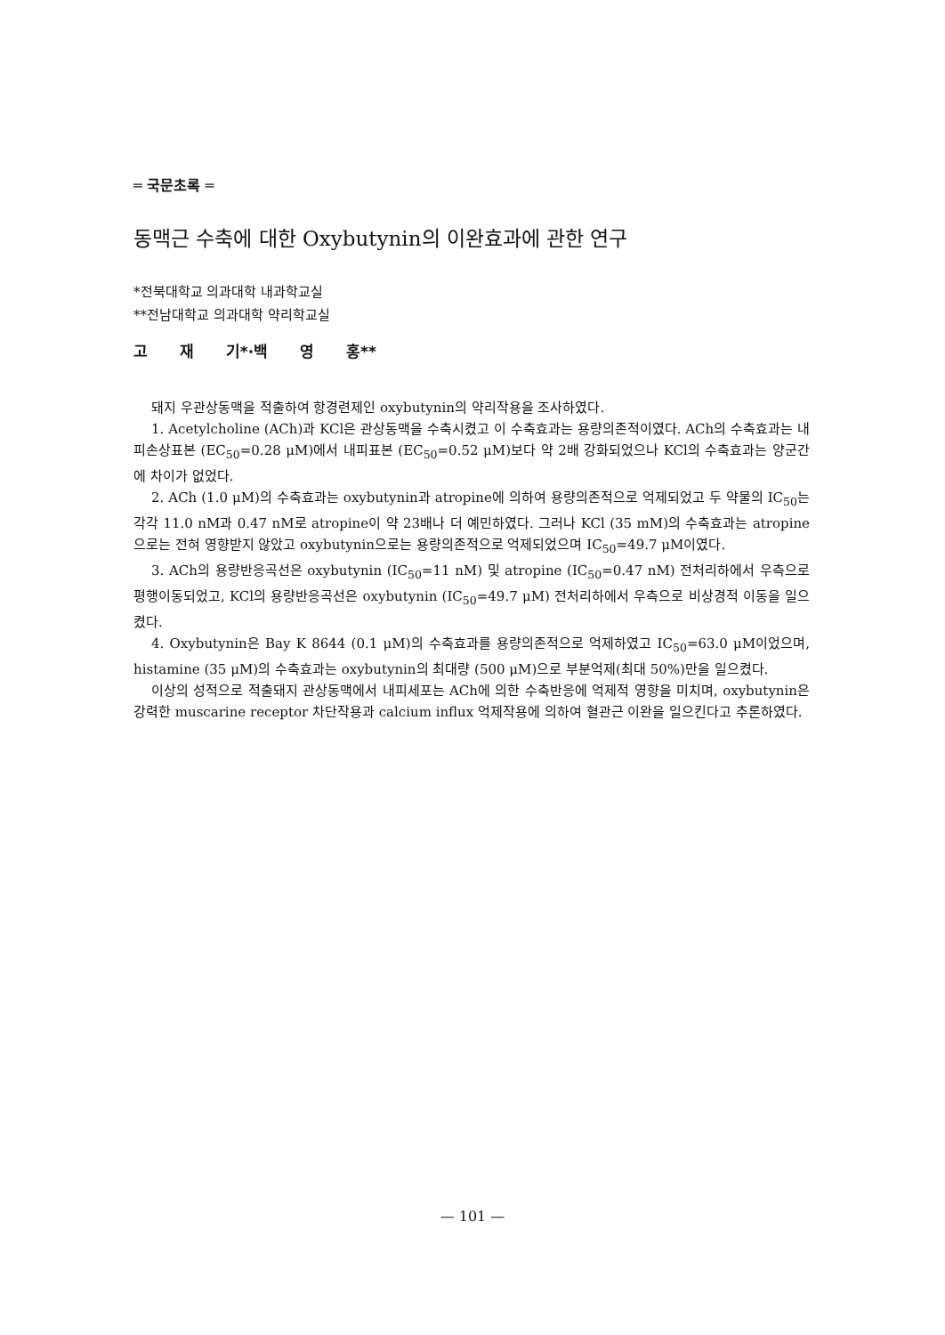═ 국문초록 ═
동맥근 수축에 대한 Oxybutynin의 이완효과에 관한 연구
*전북대학교 의과대학 내과학교실
**전남대학교 의과대학 약리학교실
고 재 기*·백 영 홍**
돼지 우관상동맥을 적출하여 항경련제인 oxybutynin의 약리작용을 조사하였다.
1. Acetylcholine (ACh)과 KCl은 관상동맥을 수축시켰고 이 수축효과는 용량의존적이였다. ACh의 수축효과는 내피손상표본 (EC<sub>50</sub>=0.28 μM)에서 내피표본 (EC<sub>50</sub>=0.52 μM)보다 약 2배 강화되었으나 KCl의 수축효과는 양군간에 차이가 없었다.
2. ACh (1.0 μM)의 수축효과는 oxybutynin과 atropine에 의하여 용량의존적으로 억제되었고 두 약물의 IC<sub>50</sub>는 각각 11.0 nM과 0.47 nM로 atropine이 약 23배나 더 예민하였다. 그러나 KCl (35 mM)의 수축효과는 atropine으로는 전혀 영향받지 않았고 oxybutynin으로는 용량의존적으로 억제되었으며 IC<sub>50</sub>=49.7 μM이였다.
3. ACh의 용량반응곡선은 oxybutynin (IC<sub>50</sub>=11 nM) 및 atropine (IC<sub>50</sub>=0.47 nM) 전처리하에서 우측으로 평행이동되었고, KCl의 용량반응곡선은 oxybutynin (IC<sub>50</sub>=49.7 μM) 전처리하에서 우측으로 비상경적 이동을 일으켰다.
4. Oxybutynin은 Bay K 8644 (0.1 μM)의 수축효과를 용량의존적으로 억제하였고 IC<sub>50</sub>=63.0 μM이었으며, histamine (35 μM)의 수축효과는 oxybutynin의 최대량 (500 μM)으로 부분억제(최대 50%)만을 일으켰다.
이상의 성적으로 적출돼지 관상동맥에서 내피세포는 ACh에 의한 수축반응에 억제적 영향을 미치며, oxybutynin은 강력한 muscarine receptor 차단작용과 calcium influx 억제작용에 의하여 혈관근 이완을 일으킨다고 추론하였다.
— 101 —